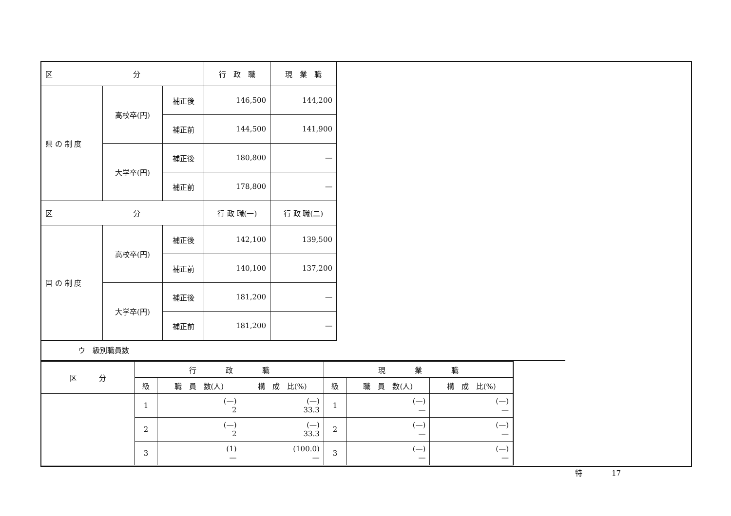| 区 分 | | | 行 政 職 | 現 業 職 |
| --- | --- | --- | --- | --- |
| 県 の 制 度 | 高校卒(円) | 補正後 | 146,500 | 144,200 |
| | | 補正前 | 144,500 | 141,900 |
| | 大学卒(円) | 補正後 | 180,800 | — |
| | | 補正前 | 178,800 | — |
| 区 分 | | | 行 政 職(一) | 行 政 職(二) |
| 国 の 制 度 | 高校卒(円) | 補正後 | 142,100 | 139,500 |
| | | 補正前 | 140,100 | 137,200 |
| | 大学卒(円) | 補正後 | 181,200 | — |
| | | 補正前 | 181,200 | — |
ウ　級別職員数
| 区 分 | 行 政 職 | | | 現 業 職 | | |
| --- | --- | --- | --- | --- | --- | --- |
| | 級 | 職 員 数(人) | 構 成 比(%) | 級 | 職 員 数(人) | 構 成 比(%) |
| | 1 | (—) 2 | (—) 33.3 | 1 | (—) — | (—) — |
| | 2 | (—) 2 | (—) 33.3 | 2 | (—) — | (—) — |
| | 3 | (1) — | (100.0) — | 3 | (—) — | (—) — |
特　　　　17